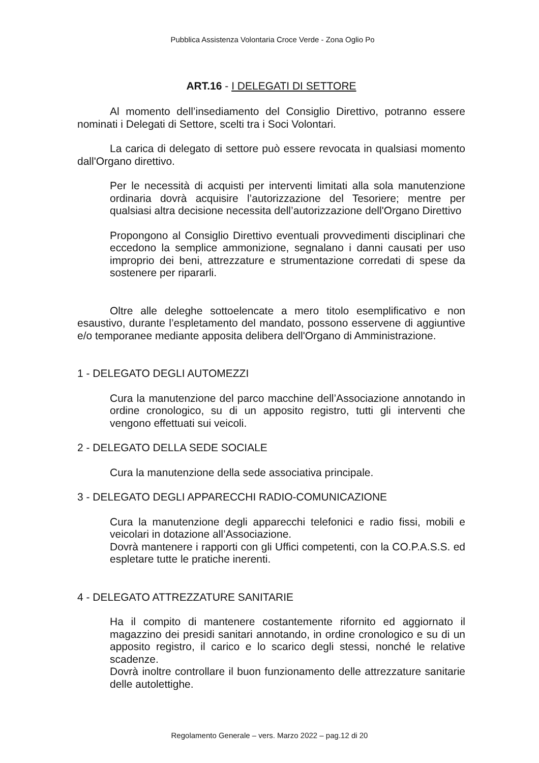Pubblica Assistenza Volontaria Croce Verde - Zona Oglio Po
ART.16 - I DELEGATI DI SETTORE
Al momento dell’insediamento del Consiglio Direttivo, potranno essere nominati i Delegati di Settore, scelti tra i Soci Volontari.
La carica di delegato di settore può essere revocata in qualsiasi momento dall'Organo direttivo.
Per le necessità di acquisti per interventi limitati alla sola manutenzione ordinaria dovrà acquisire l’autorizzazione del Tesoriere; mentre per qualsiasi altra decisione necessita dell’autorizzazione dell'Organo Direttivo
Propongono al Consiglio Direttivo eventuali provvedimenti disciplinari che eccedono la semplice ammonizione, segnalano i danni causati per uso improprio dei beni, attrezzature e strumentazione corredati di spese da sostenere per ripararli.
Oltre alle deleghe sottoelencate a mero titolo esemplificativo e non esaustivo, durante l’espletamento del mandato, possono esservene di aggiuntive e/o temporanee mediante apposita delibera dell'Organo di Amministrazione.
1 - DELEGATO DEGLI AUTOMEZZI
Cura la manutenzione del parco macchine dell’Associazione annotando in ordine cronologico, su di un apposito registro, tutti gli interventi che vengono effettuati sui veicoli.
2 - DELEGATO DELLA SEDE SOCIALE
Cura la manutenzione della sede associativa principale.
3 - DELEGATO DEGLI APPARECCHI RADIO-COMUNICAZIONE
Cura la manutenzione degli apparecchi telefonici e radio fissi, mobili e veicolari in dotazione all’Associazione.
Dovrà mantenere i rapporti con gli Uffici competenti, con la CO.P.A.S.S. ed espletare tutte le pratiche inerenti.
4 - DELEGATO ATTREZZATURE SANITARIE
Ha il compito di mantenere costantemente rifornito ed aggiornato il magazzino dei presidi sanitari annotando, in ordine cronologico e su di un apposito registro, il carico e lo scarico degli stessi, nonché le relative scadenze.
Dovrà inoltre controllare il buon funzionamento delle attrezzature sanitarie delle autolettighe.
Regolamento Generale – vers. Marzo 2022 – pag.12 di 20